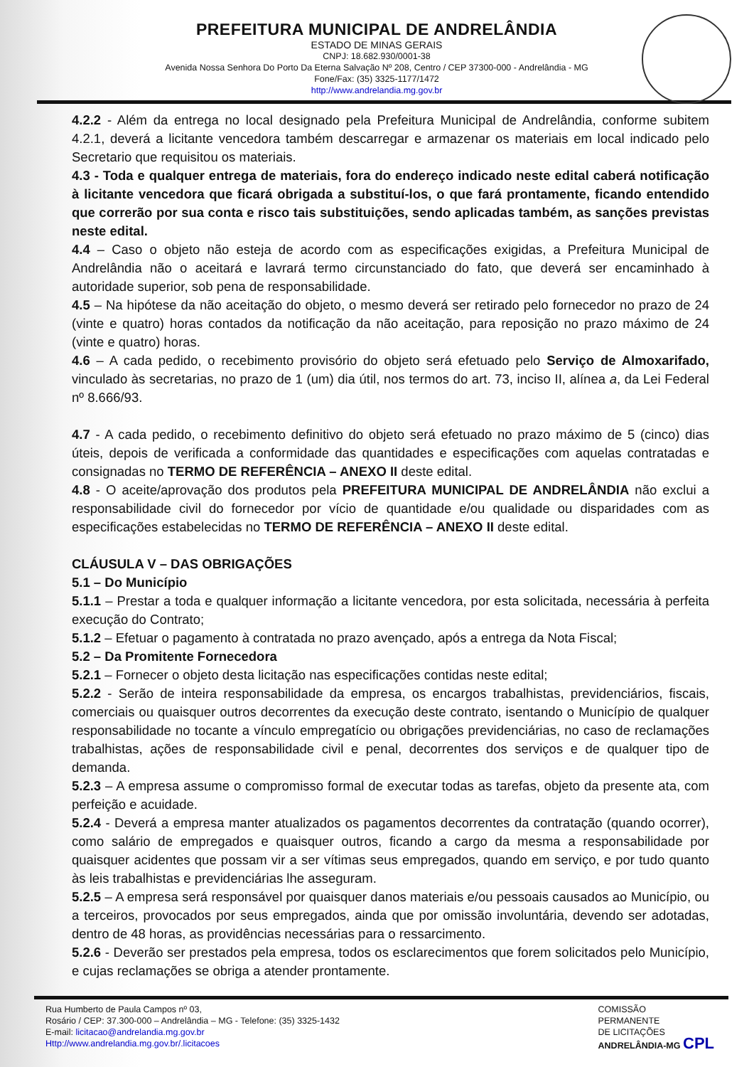PREFEITURA MUNICIPAL DE ANDRELÂNDIA
ESTADO DE MINAS GERAIS
CNPJ: 18.682.930/0001-38
Avenida Nossa Senhora Do Porto Da Eterna Salvação Nº 208, Centro / CEP 37300-000 - Andrelândia - MG
Fone/Fax: (35) 3325-1177/1472
http://www.andrelandia.mg.gov.br
4.2.2 - Além da entrega no local designado pela Prefeitura Municipal de Andrelândia, conforme subitem 4.2.1, deverá a licitante vencedora também descarregar e armazenar os materiais em local indicado pelo Secretario que requisitou os materiais.
4.3 - Toda e qualquer entrega de materiais, fora do endereço indicado neste edital caberá notificação à licitante vencedora que ficará obrigada a substituí-los, o que fará prontamente, ficando entendido que correrão por sua conta e risco tais substituições, sendo aplicadas também, as sanções previstas neste edital.
4.4 – Caso o objeto não esteja de acordo com as especificações exigidas, a Prefeitura Municipal de Andrelândia não o aceitará e lavrará termo circunstanciado do fato, que deverá ser encaminhado à autoridade superior, sob pena de responsabilidade.
4.5 – Na hipótese da não aceitação do objeto, o mesmo deverá ser retirado pelo fornecedor no prazo de 24 (vinte e quatro) horas contados da notificação da não aceitação, para reposição no prazo máximo de 24 (vinte e quatro) horas.
4.6 – A cada pedido, o recebimento provisório do objeto será efetuado pelo Serviço de Almoxarifado, vinculado às secretarias, no prazo de 1 (um) dia útil, nos termos do art. 73, inciso II, alínea a, da Lei Federal nº 8.666/93.
4.7 - A cada pedido, o recebimento definitivo do objeto será efetuado no prazo máximo de 5 (cinco) dias úteis, depois de verificada a conformidade das quantidades e especificações com aquelas contratadas e consignadas no TERMO DE REFERÊNCIA – ANEXO II deste edital.
4.8 - O aceite/aprovação dos produtos pela PREFEITURA MUNICIPAL DE ANDRELÂNDIA não exclui a responsabilidade civil do fornecedor por vício de quantidade e/ou qualidade ou disparidades com as especificações estabelecidas no TERMO DE REFERÊNCIA – ANEXO II deste edital.
CLÁUSULA V – DAS OBRIGAÇÕES
5.1 – Do Município
5.1.1 – Prestar a toda e qualquer informação a licitante vencedora, por esta solicitada, necessária à perfeita execução do Contrato;
5.1.2 – Efetuar o pagamento à contratada no prazo avençado, após a entrega da Nota Fiscal;
5.2 – Da Promitente Fornecedora
5.2.1 – Fornecer o objeto desta licitação nas especificações contidas neste edital;
5.2.2 - Serão de inteira responsabilidade da empresa, os encargos trabalhistas, previdenciários, fiscais, comerciais ou quaisquer outros decorrentes da execução deste contrato, isentando o Município de qualquer responsabilidade no tocante a vínculo empregatício ou obrigações previdenciárias, no caso de reclamações trabalhistas, ações de responsabilidade civil e penal, decorrentes dos serviços e de qualquer tipo de demanda.
5.2.3 – A empresa assume o compromisso formal de executar todas as tarefas, objeto da presente ata, com perfeição e acuidade.
5.2.4 - Deverá a empresa manter atualizados os pagamentos decorrentes da contratação (quando ocorrer), como salário de empregados e quaisquer outros, ficando a cargo da mesma a responsabilidade por quaisquer acidentes que possam vir a ser vítimas seus empregados, quando em serviço, e por tudo quanto às leis trabalhistas e previdenciárias lhe asseguram.
5.2.5 – A empresa será responsável por quaisquer danos materiais e/ou pessoais causados ao Município, ou a terceiros, provocados por seus empregados, ainda que por omissão involuntária, devendo ser adotadas, dentro de 48 horas, as providências necessárias para o ressarcimento.
5.2.6 - Deverão ser prestados pela empresa, todos os esclarecimentos que forem solicitados pelo Município, e cujas reclamações se obriga a atender prontamente.
Rua Humberto de Paula Campos nº 03,
Rosário / CEP: 37.300-000 – Andrelândia – MG - Telefone: (35) 3325-1432
E-mail: licitacao@andrelandia.mg.gov.br
Http://www.andrelandia.mg.gov.br/.licitacoes
COMISSÃO
PERMANENTE
DE LICITAÇÕES
ANDRELÂNDIA-MG CPL